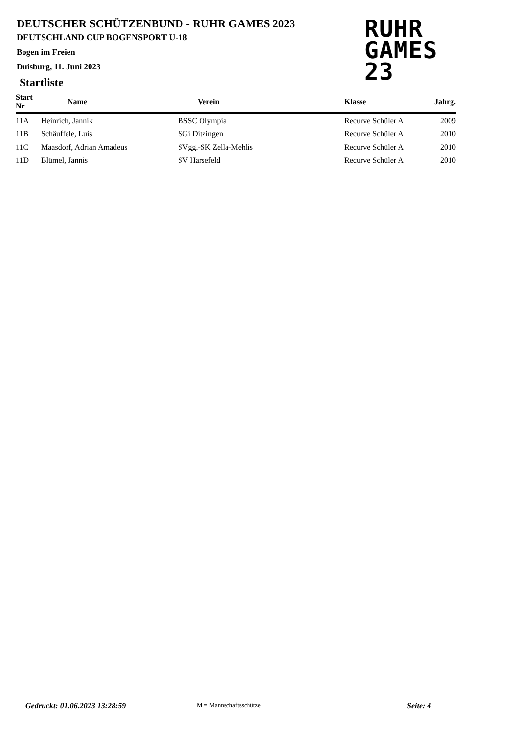DEUTSCHER SCHÜTZENBUND - RUHR GAMES 2023
DEUTSCHLAND CUP BOGENSPORT U-18
Bogen im Freien
Duisburg, 11. Juni 2023
RUHR
GAMES
23
Startliste
| Start Nr | Name | Verein | Klasse | Jahrg. |
| --- | --- | --- | --- | --- |
| 11A | Heinrich, Jannik | BSSC Olympia | Recurve Schüler A | 2009 |
| 11B | Schäuffele, Luis | SGi Ditzingen | Recurve Schüler A | 2010 |
| 11C | Maasdorf, Adrian Amadeus | SVgg.-SK Zella-Mehlis | Recurve Schüler A | 2010 |
| 11D | Blümel, Jannis | SV Harsefeld | Recurve Schüler A | 2010 |
Gedruckt: 01.06.2023 13:28:59 M = Mannschaftsschütze Seite: 4